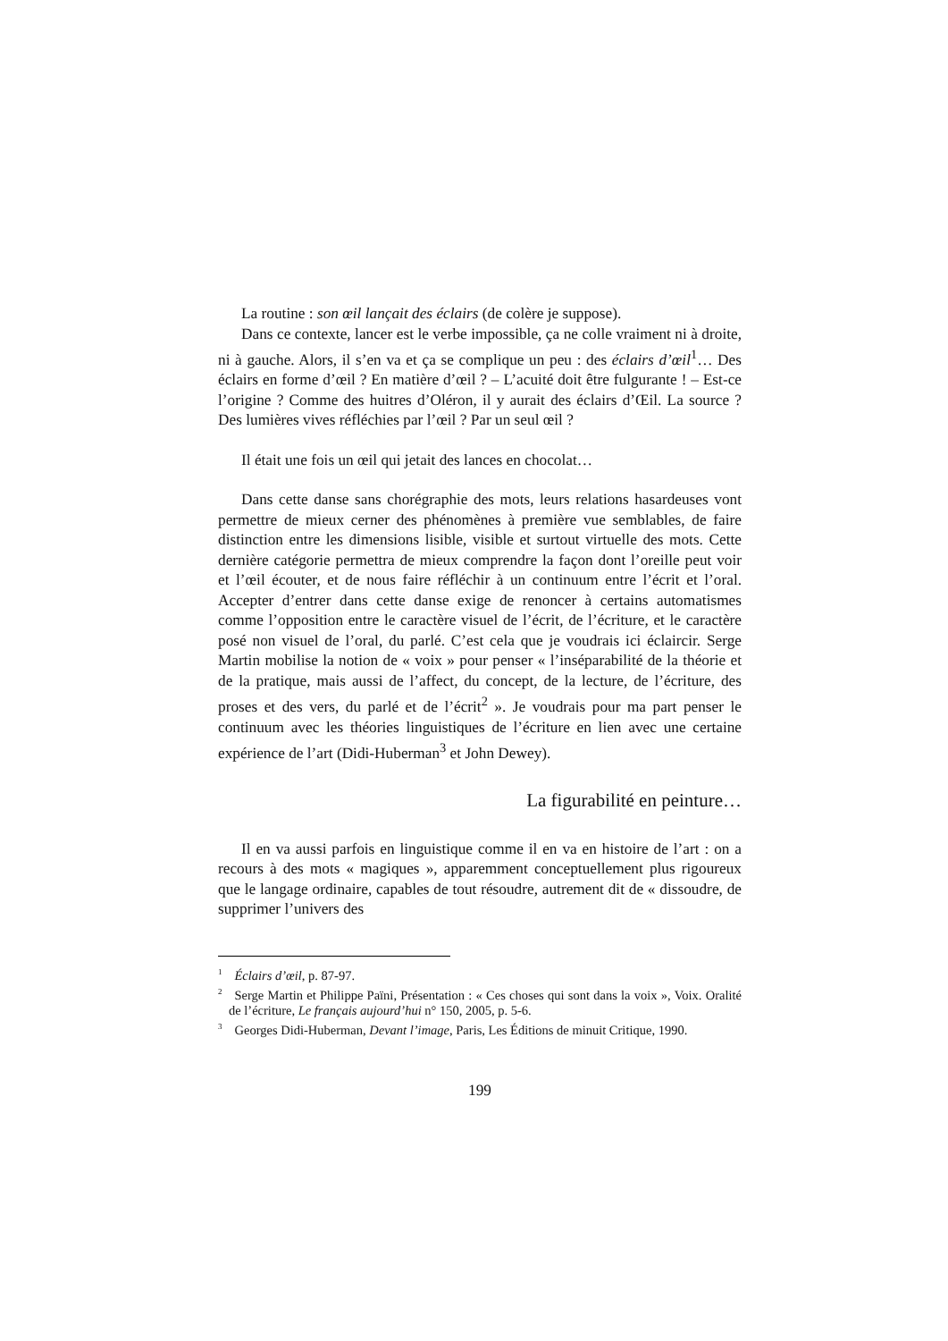La routine : son œil lançait des éclairs (de colère je suppose).
Dans ce contexte, lancer est le verbe impossible, ça ne colle vraiment ni à droite, ni à gauche. Alors, il s’en va et ça se complique un peu : des éclairs d’œil<sup>1</sup>… Des éclairs en forme d’œil ? En matière d’œil ? – L’acuité doit être fulgurante ! – Est-ce l’origine ? Comme des huitres d’Oléron, il y aurait des éclairs d’Œil. La source ? Des lumières vives réfléchies par l’œil ? Par un seul œil ?
Il était une fois un œil qui jetait des lances en chocolat…
Dans cette danse sans chorégraphie des mots, leurs relations hasardeuses vont permettre de mieux cerner des phénomènes à première vue semblables, de faire distinction entre les dimensions lisible, visible et surtout virtuelle des mots. Cette dernière catégorie permettra de mieux comprendre la façon dont l’oreille peut voir et l’œil écouter, et de nous faire réfléchir à un continuum entre l’écrit et l’oral. Accepter d’entrer dans cette danse exige de renoncer à certains automatismes comme l’opposition entre le caractère visuel de l’écrit, de l’écriture, et le caractère posé non visuel de l’oral, du parlé. C’est cela que je voudrais ici éclaircir. Serge Martin mobilise la notion de « voix » pour penser « l’inséparabilité de la théorie et de la pratique, mais aussi de l’affect, du concept, de la lecture, de l’écriture, des proses et des vers, du parlé et de l’écrit<sup>2</sup> ». Je voudrais pour ma part penser le continuum avec les théories linguistiques de l’écriture en lien avec une certaine expérience de l’art (Didi-Huberman<sup>3</sup> et John Dewey).
La figurabilité en peinture…
Il en va aussi parfois en linguistique comme il en va en histoire de l’art : on a recours à des mots « magiques », apparemment conceptuellement plus rigoureux que le langage ordinaire, capables de tout résoudre, autrement dit de « dissoudre, de supprimer l’univers des
<sup>1</sup> Éclairs d’œil, p. 87-97.
<sup>2</sup> Serge Martin et Philippe Païni, Présentation : « Ces choses qui sont dans la voix », Voix. Oralité de l’écriture, Le français aujourd’hui n° 150, 2005, p. 5-6.
<sup>3</sup> Georges Didi-Huberman, Devant l’image, Paris, Les Éditions de minuit Critique, 1990.
199